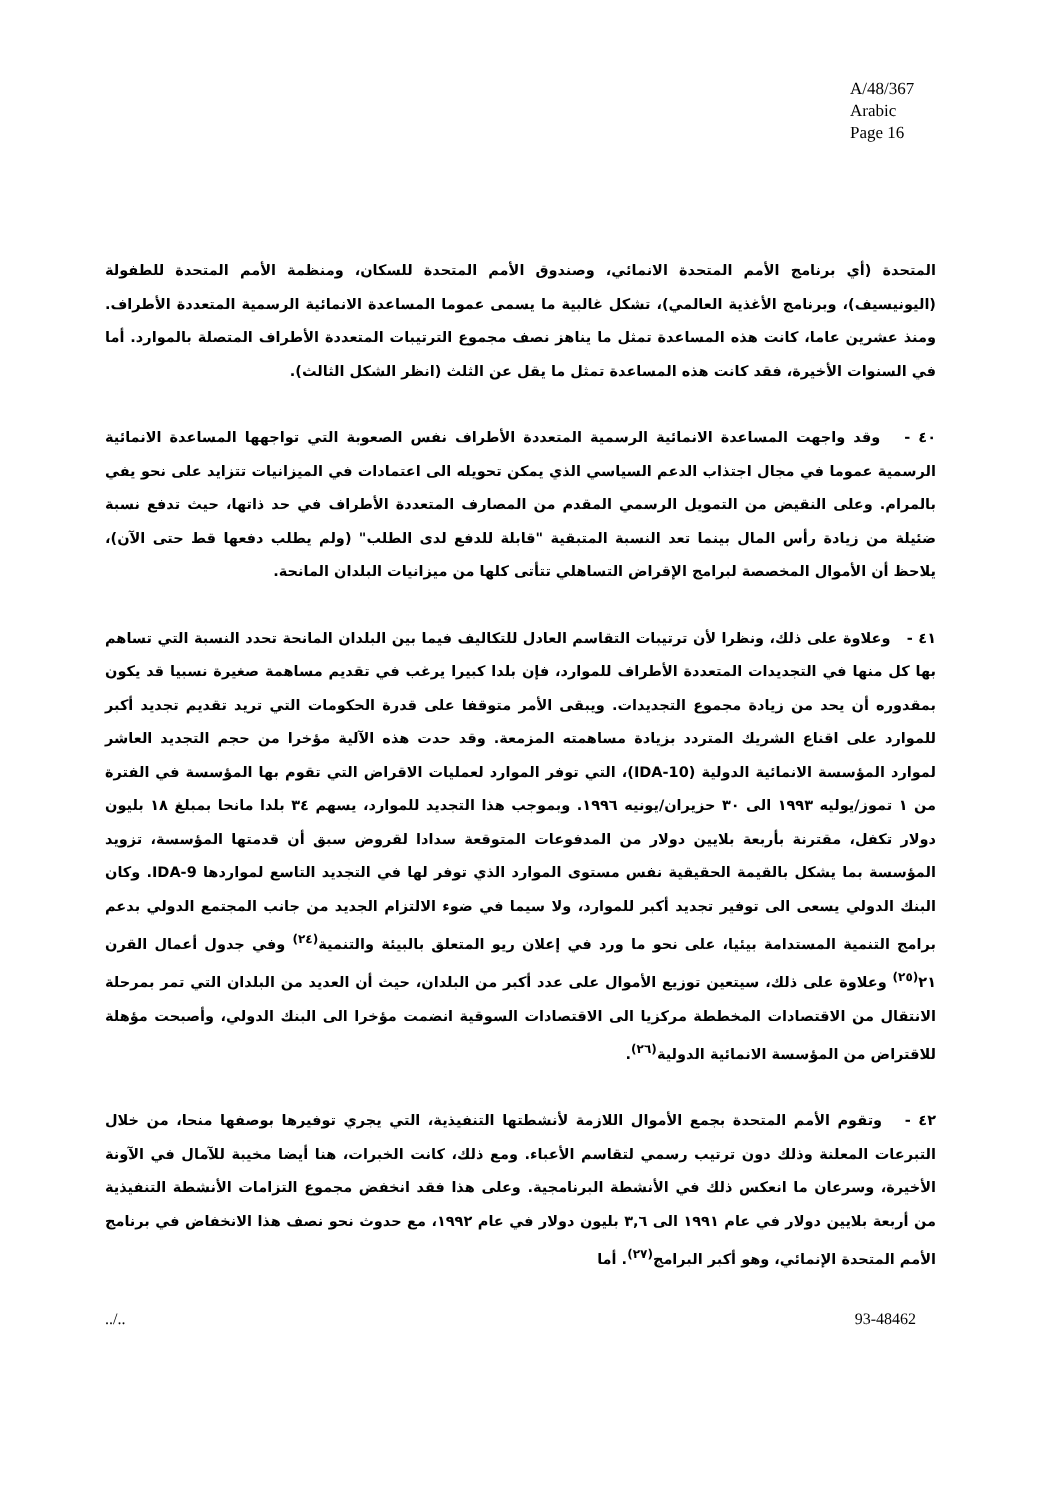A/48/367
Arabic
Page 16
المتحدة (أي برنامج الأمم المتحدة الانمائي، وصندوق الأمم المتحدة للسكان، ومنظمة الأمم المتحدة للطفولة (اليونيسيف)، وبرنامج الأغذية العالمي)، تشكل غالبية ما يسمى عموما المساعدة الانمائية الرسمية المتعددة الأطراف. ومنذ عشرين عاما، كانت هذه المساعدة تمثل ما يناهز نصف مجموع الترتيبات المتعددة الأطراف المتصلة بالموارد. أما في السنوات الأخيرة، فقد كانت هذه المساعدة تمثل ما يقل عن الثلث (انظر الشكل الثالث).
٤٠ - وقد واجهت المساعدة الانمائية الرسمية المتعددة الأطراف نفس الصعوبة التي تواجهها المساعدة الانمائية الرسمية عموما في مجال اجتذاب الدعم السياسي الذي يمكن تحويله الى اعتمادات في الميزانيات تتزايد على نحو يفي بالمرام. وعلى النقيض من التمويل الرسمي المقدم من المصارف المتعددة الأطراف في حد ذاتها، حيث تدفع نسبة ضئيلة من زيادة رأس المال بينما تعد النسبة المتبقية "قابلة للدفع لدى الطلب" (ولم يطلب دفعها قط حتى الآن)، يلاحظ أن الأموال المخصصة لبرامج الإقراض التساهلي تتأتى كلها من ميزانيات البلدان المانحة.
٤١ - وعلاوة على ذلك، ونظرا لأن ترتيبات التقاسم العادل للتكاليف فيما بين البلدان المانحة تحدد النسبة التي تساهم بها كل منها في التجديدات المتعددة الأطراف للموارد، فإن بلدا كبيرا يرغب في تقديم مساهمة صغيرة نسبيا قد يكون بمقدوره أن يحد من زيادة مجموع التجديدات. ويبقى الأمر متوقفا على قدرة الحكومات التي تريد تقديم تجديد أكبر للموارد على اقناع الشريك المتردد بزيادة مساهمته المزمعة. وقد حدت هذه الآلية مؤخرا من حجم التجديد العاشر لموارد المؤسسة الانمائية الدولية (IDA-10)، التي توفر الموارد لعمليات الاقراض التي تقوم بها المؤسسة في الفترة من ١ تموز/يوليه ١٩٩٣ الى ٣٠ حزيران/يونيه ١٩٩٦. وبموجب هذا التجديد للموارد، يسهم ٣٤ بلدا مانحا بمبلغ ١٨ بليون دولار تكفل، مقترنة بأربعة بلايين دولار من المدفوعات المتوقعة سدادا لقروض سبق أن قدمتها المؤسسة، تزويد المؤسسة بما يشكل بالقيمة الحقيقية نفس مستوى الموارد الذي توفر لها في التجديد التاسع لمواردها IDA-9. وكان البنك الدولي يسعى الى توفير تجديد أكبر للموارد، ولا سيما في ضوء الالتزام الجديد من جانب المجتمع الدولي بدعم برامج التنمية المستدامة بيئيا، على نحو ما ورد في إعلان ريو المتعلق بالبيئة والتنمية<sup>(٢٤)</sup> وفي جدول أعمال القرن ٢١<sup>(٢٥)</sup> وعلاوة على ذلك، سيتعين توزيع الأموال على عدد أكبر من البلدان، حيث أن العديد من البلدان التي تمر بمرحلة الانتقال من الاقتصادات المخططة مركزيا الى الاقتصادات السوقية انضمت مؤخرا الى البنك الدولي، وأصبحت مؤهلة للاقتراض من المؤسسة الانمائية الدولية<sup>(٢٦)</sup>.
٤٢ - وتقوم الأمم المتحدة بجمع الأموال اللازمة لأنشطتها التنفيذية، التي يجري توفيرها بوصفها منحا، من خلال التبرعات المعلنة وذلك دون ترتيب رسمي لتقاسم الأعباء. ومع ذلك، كانت الخبرات، هنا أيضا مخيبة للآمال في الآونة الأخيرة، وسرعان ما انعكس ذلك في الأنشطة البرنامجية. وعلى هذا فقد انخفض مجموع التزامات الأنشطة التنفيذية من أربعة بلايين دولار في عام ١٩٩١ الى ٣,٦ بليون دولار في عام ١٩٩٢، مع حدوث نحو نصف هذا الانخفاض في برنامج الأمم المتحدة الإنمائي، وهو أكبر البرامج<sup>(٢٧)</sup>. أما
../.. 93-48462